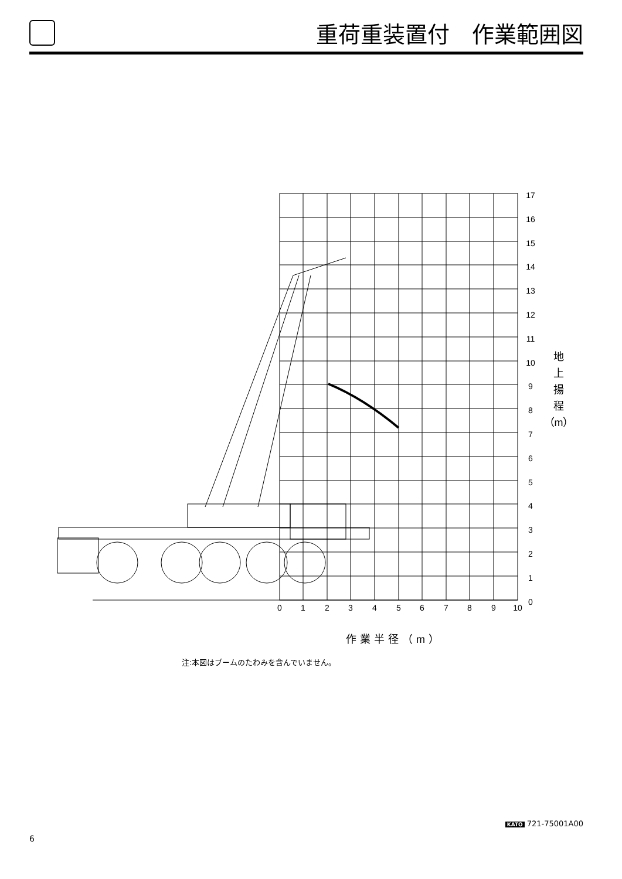重荷重装置付　作業範囲図
0
1
2
3
4
5
6
7
8
9
10
17
16
15
14
13
12
11
10
9
8
7
6
5
4
3
2
1
0
作業半径（m）
地
上
揚
程
（m）
注:本図はブームのたわみを含んでいません。
KATO 721-75001A00
6